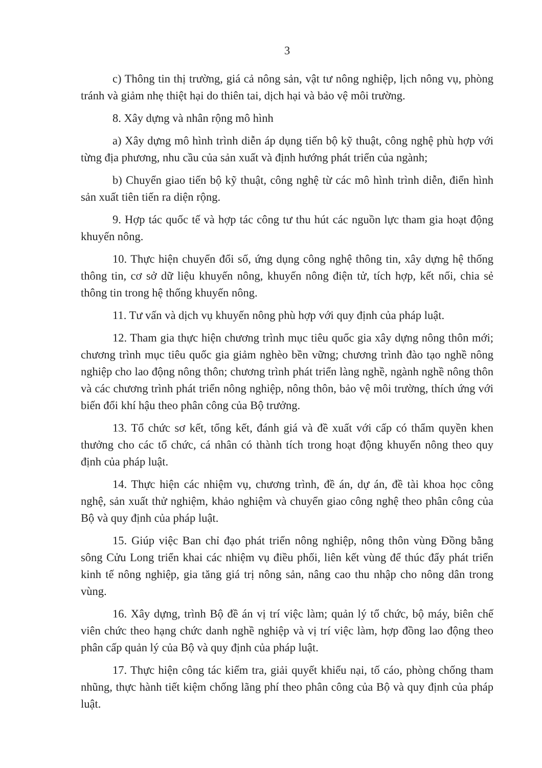3
c) Thông tin thị trường, giá cả nông sản, vật tư nông nghiệp, lịch nông vụ, phòng tránh và giảm nhẹ thiệt hại do thiên tai, dịch hại và bảo vệ môi trường.
8. Xây dựng và nhân rộng mô hình
a) Xây dựng mô hình trình diễn áp dụng tiến bộ kỹ thuật, công nghệ phù hợp với từng địa phương, nhu cầu của sản xuất và định hướng phát triển của ngành;
b) Chuyển giao tiến bộ kỹ thuật, công nghệ từ các mô hình trình diễn, điển hình sản xuất tiên tiến ra diện rộng.
9. Hợp tác quốc tế và hợp tác công tư thu hút các nguồn lực tham gia hoạt động khuyến nông.
10. Thực hiện chuyển đổi số, ứng dụng công nghệ thông tin, xây dựng hệ thống thông tin, cơ sở dữ liệu khuyến nông, khuyến nông điện tử, tích hợp, kết nối, chia sẻ thông tin trong hệ thống khuyến nông.
11. Tư vấn và dịch vụ khuyến nông phù hợp với quy định của pháp luật.
12. Tham gia thực hiện chương trình mục tiêu quốc gia xây dựng nông thôn mới; chương trình mục tiêu quốc gia giảm nghèo bền vững; chương trình đào tạo nghề nông nghiệp cho lao động nông thôn; chương trình phát triển làng nghề, ngành nghề nông thôn và các chương trình phát triển nông nghiệp, nông thôn, bảo vệ môi trường, thích ứng với biến đổi khí hậu theo phân công của Bộ trưởng.
13. Tổ chức sơ kết, tổng kết, đánh giá và đề xuất với cấp có thẩm quyền khen thưởng cho các tổ chức, cá nhân có thành tích trong hoạt động khuyến nông theo quy định của pháp luật.
14. Thực hiện các nhiệm vụ, chương trình, đề án, dự án, đề tài khoa học công nghệ, sản xuất thử nghiệm, khảo nghiệm và chuyển giao công nghệ theo phân công của Bộ và quy định của pháp luật.
15. Giúp việc Ban chỉ đạo phát triển nông nghiệp, nông thôn vùng Đồng bằng sông Cửu Long triển khai các nhiệm vụ điều phối, liên kết vùng để thúc đẩy phát triển kinh tế nông nghiệp, gia tăng giá trị nông sản, nâng cao thu nhập cho nông dân trong vùng.
16. Xây dựng, trình Bộ đề án vị trí việc làm; quản lý tổ chức, bộ máy, biên chế viên chức theo hạng chức danh nghề nghiệp và vị trí việc làm, hợp đồng lao động theo phân cấp quản lý của Bộ và quy định của pháp luật.
17. Thực hiện công tác kiểm tra, giải quyết khiếu nại, tố cáo, phòng chống tham nhũng, thực hành tiết kiệm chống lãng phí theo phân công của Bộ và quy định của pháp luật.